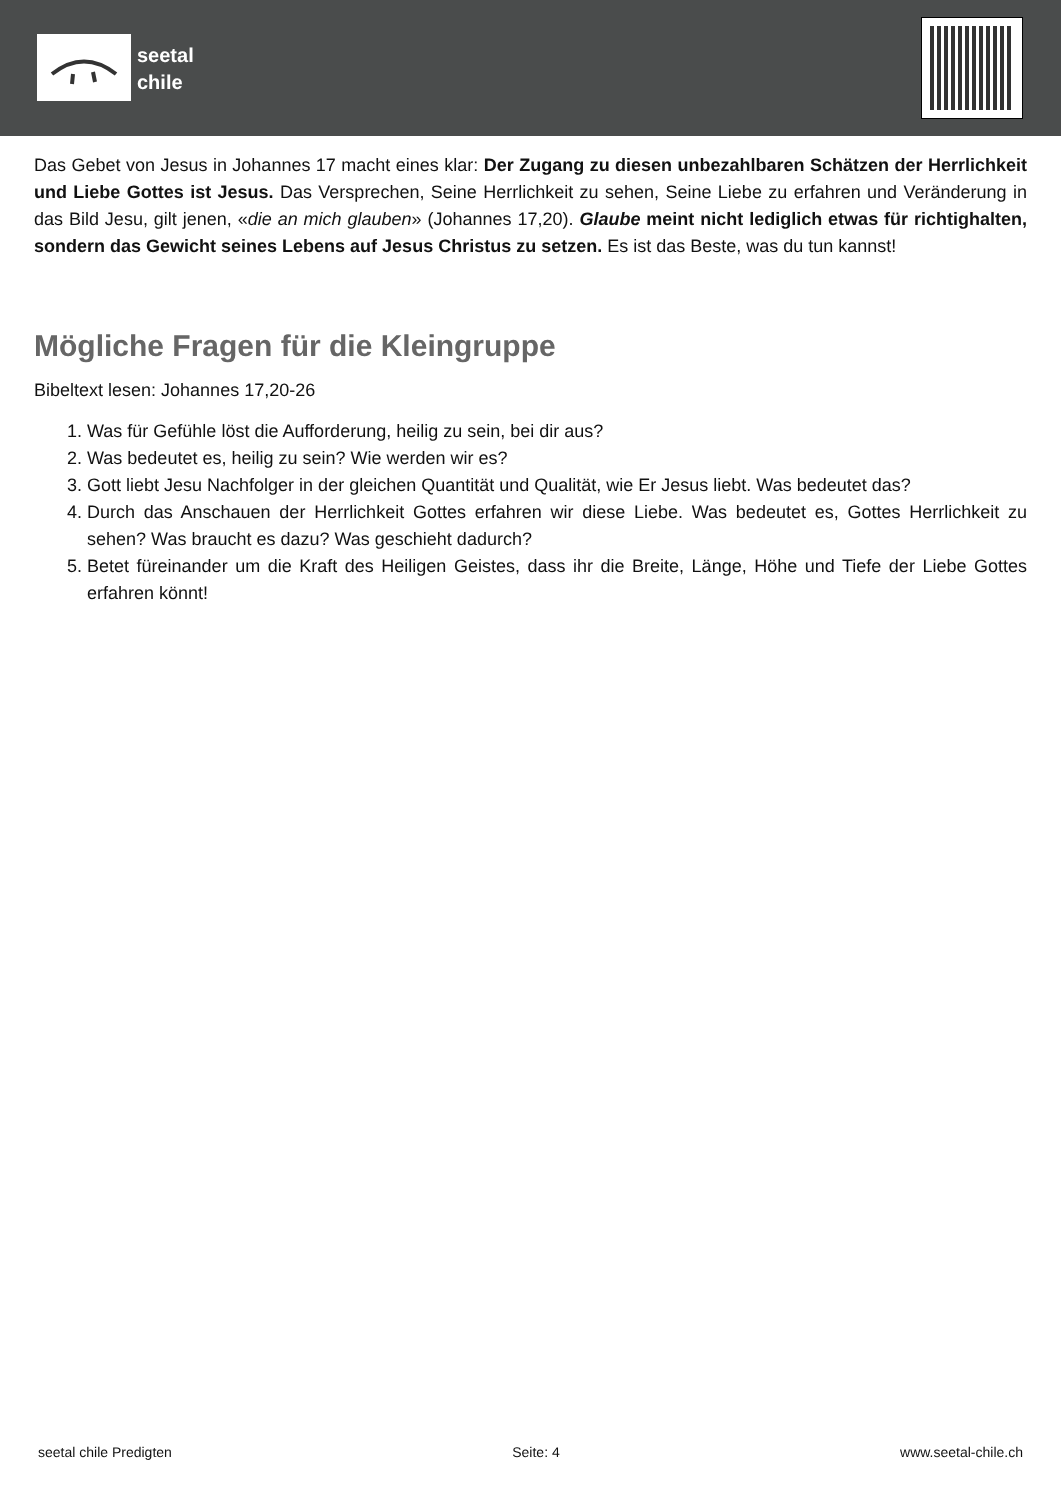seetal
chile
Das Gebet von Jesus in Johannes 17 macht eines klar: Der Zugang zu diesen unbezahlbaren Schätzen der Herrlichkeit und Liebe Gottes ist Jesus. Das Versprechen, Seine Herrlichkeit zu sehen, Seine Liebe zu erfahren und Veränderung in das Bild Jesu, gilt jenen, «die an mich glauben» (Johannes 17,20). Glaube meint nicht lediglich etwas für richtighalten, sondern das Gewicht seines Lebens auf Jesus Christus zu setzen. Es ist das Beste, was du tun kannst!
Mögliche Fragen für die Kleingruppe
Bibeltext lesen: Johannes 17,20-26
1. Was für Gefühle löst die Aufforderung, heilig zu sein, bei dir aus?
2. Was bedeutet es, heilig zu sein? Wie werden wir es?
3. Gott liebt Jesu Nachfolger in der gleichen Quantität und Qualität, wie Er Jesus liebt. Was bedeutet das?
4. Durch das Anschauen der Herrlichkeit Gottes erfahren wir diese Liebe. Was bedeutet es, Gottes Herrlichkeit zu sehen? Was braucht es dazu? Was geschieht dadurch?
5. Betet füreinander um die Kraft des Heiligen Geistes, dass ihr die Breite, Länge, Höhe und Tiefe der Liebe Gottes erfahren könnt!
seetal chile Predigten Seite: 4 www.seetal-chile.ch